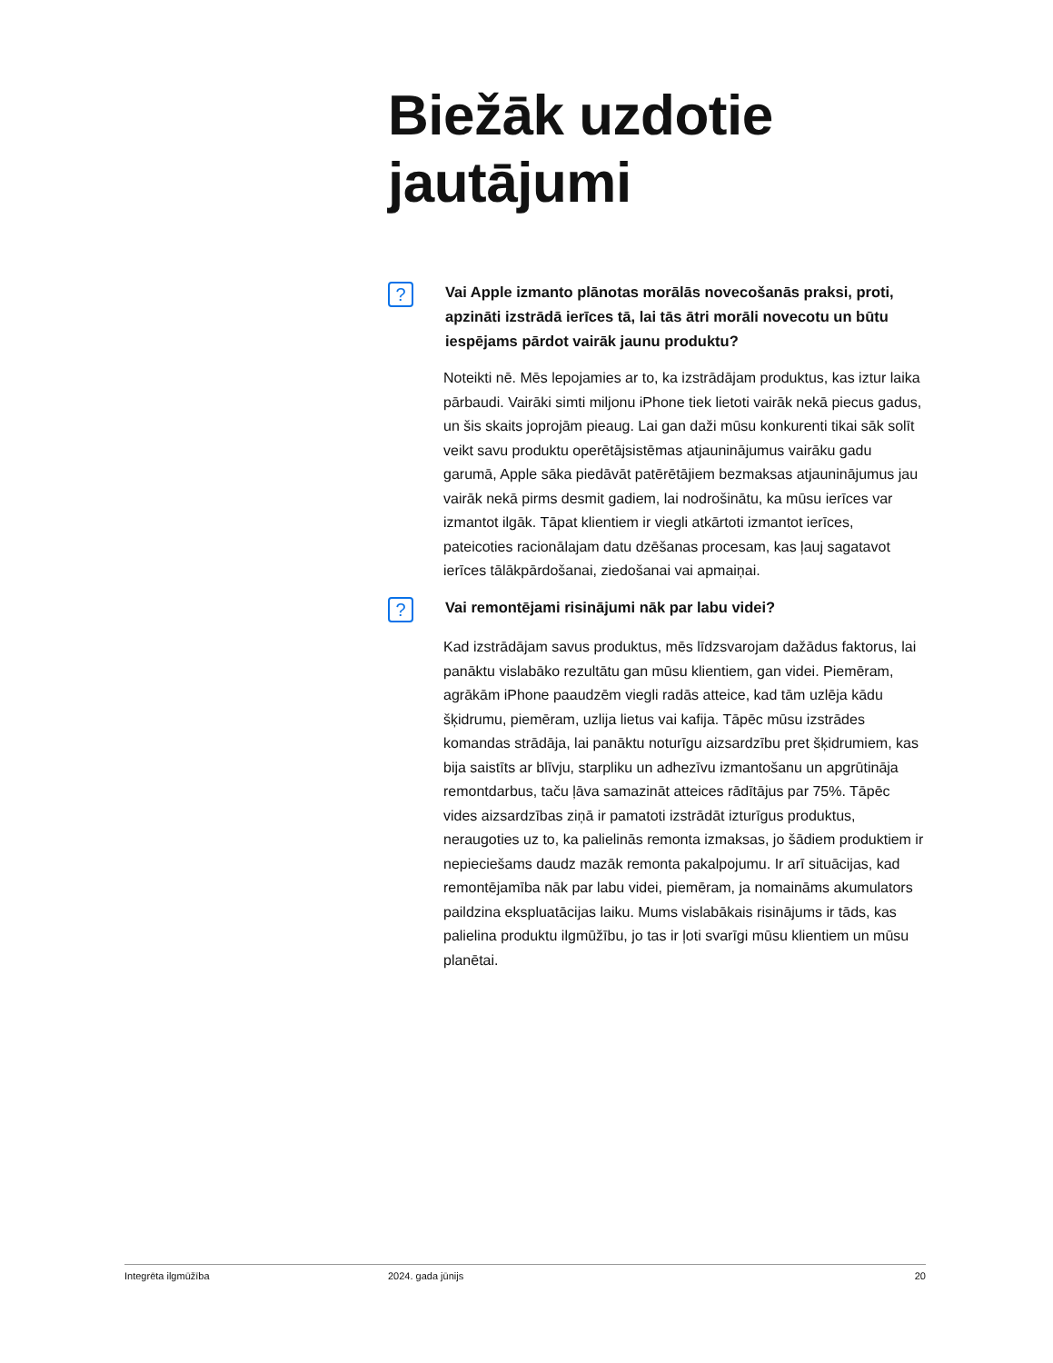Biežāk uzdotie
jautājumi
?
Vai Apple izmanto plānotas morālās novecošanās praksi, proti, apzināti izstrādā ierīces tā, lai tās ātri morāli novecotu un būtu iespējams pārdot vairāk jaunu produktu?
Noteikti nē. Mēs lepojamies ar to, ka izstrādājam produktus, kas iztur laika pārbaudi. Vairāki simti miljonu iPhone tiek lietoti vairāk nekā piecus gadus, un šis skaits joprojām pieaug. Lai gan daži mūsu konkurenti tikai sāk solīt veikt savu produktu operētājsistēmas atjauninājumus vairāku gadu garumā, Apple sāka piedāvāt patērētājiem bezmaksas atjauninājumus jau vairāk nekā pirms desmit gadiem, lai nodrošinātu, ka mūsu ierīces var izmantot ilgāk. Tāpat klientiem ir viegli atkārtoti izmantot ierīces, pateicoties racionālajam datu dzēšanas procesam, kas ļauj sagatavot ierīces tālākpārdošanai, ziedošanai vai apmaiņai.
?
Vai remontējami risinājumi nāk par labu videi?
Kad izstrādājam savus produktus, mēs līdzsvarojam dažādus faktorus, lai panāktu vislabāko rezultātu gan mūsu klientiem, gan videi. Piemēram, agrākām iPhone paaudzēm viegli radās atteice, kad tām uzlēja kādu šķidrumu, piemēram, uzlija lietus vai kafija. Tāpēc mūsu izstrādes komandas strādāja, lai panāktu noturīgu aizsardzību pret šķidrumiem, kas bija saistīts ar blīvju, starpliku un adhezīvu izmantošanu un apgrūtināja remontdarbus, taču ļāva samazināt atteices rādītājus par 75%. Tāpēc vides aizsardzības ziņā ir pamatoti izstrādāt izturīgus produktus, neraugoties uz to, ka palielinās remonta izmaksas, jo šādiem produktiem ir nepieciešams daudz mazāk remonta pakalpojumu. Ir arī situācijas, kad remontējamība nāk par labu videi, piemēram, ja nomaināms akumulators paildzina ekspluatācijas laiku. Mums vislabākais risinājums ir tāds, kas palielina produktu ilgmūžību, jo tas ir ļoti svarīgi mūsu klientiem un mūsu planētai.
Integrēta ilgmūžība 2024. gada jūnijs 20